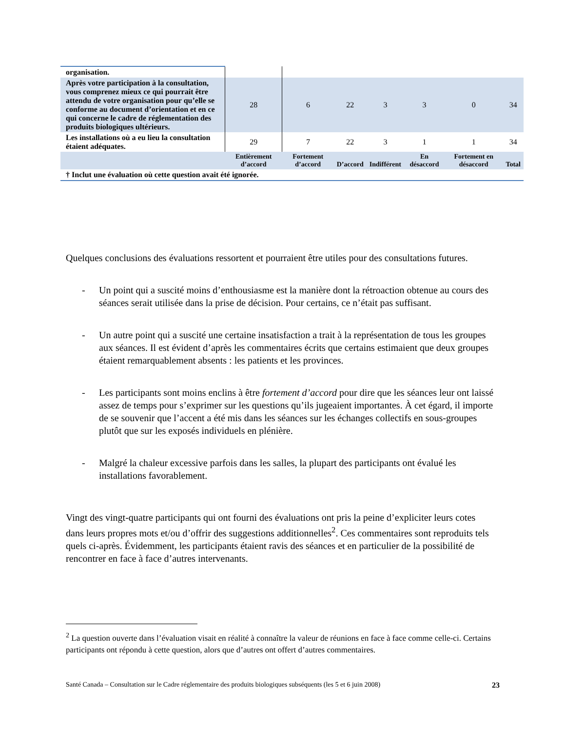| organisation. | | | | | | | |
| Après votre participation à la consultation, vous comprenez mieux ce qui pourrait être attendu de votre organisation pour qu’elle se conforme au document d’orientation et en ce qui concerne le cadre de réglementation des produits biologiques ultérieurs. | 28 | 6 | 22 | 3 | 3 | 0 | 34 |
| Les installations où a eu lieu la consultation étaient adéquates. | 29 | 7 | 22 | 3 | 1 | 1 | 34 |
| | Entièrement d’accord | Fortement d’accord | D’accord | Indifférent | En désaccord | Fortement en désaccord | Total |
| † Inclut une évaluation où cette question avait été ignorée. | | | | | | | |
Quelques conclusions des évaluations ressortent et pourraient être utiles pour des consultations futures.
- Un point qui a suscité moins d’enthousiasme est la manière dont la rétroaction obtenue au cours des séances serait utilisée dans la prise de décision. Pour certains, ce n’était pas suffisant.
- Un autre point qui a suscité une certaine insatisfaction a trait à la représentation de tous les groupes aux séances. Il est évident d’après les commentaires écrits que certains estimaient que deux groupes étaient remarquablement absents : les patients et les provinces.
- Les participants sont moins enclins à être fortement d’accord pour dire que les séances leur ont laissé assez de temps pour s’exprimer sur les questions qu’ils jugeaient importantes. À cet égard, il importe de se souvenir que l’accent a été mis dans les séances sur les échanges collectifs en sous-groupes plutôt que sur les exposés individuels en plénière.
- Malgré la chaleur excessive parfois dans les salles, la plupart des participants ont évalué les installations favorablement.
Vingt des vingt-quatre participants qui ont fourni des évaluations ont pris la peine d’expliciter leurs cotes dans leurs propres mots et/ou d’offrir des suggestions additionnelles<sup>2</sup>. Ces commentaires sont reproduits tels quels ci-après. Évidemment, les participants étaient ravis des séances et en particulier de la possibilité de rencontrer en face à face d’autres intervenants.
<sup>2</sup> La question ouverte dans l’évaluation visait en réalité à connaître la valeur de réunions en face à face comme celle-ci. Certains participants ont répondu à cette question, alors que d’autres ont offert d’autres commentaires.
Santé Canada – Consultation sur le Cadre réglementaire des produits biologiques subséquents (les 5 et 6 juin 2008) 23